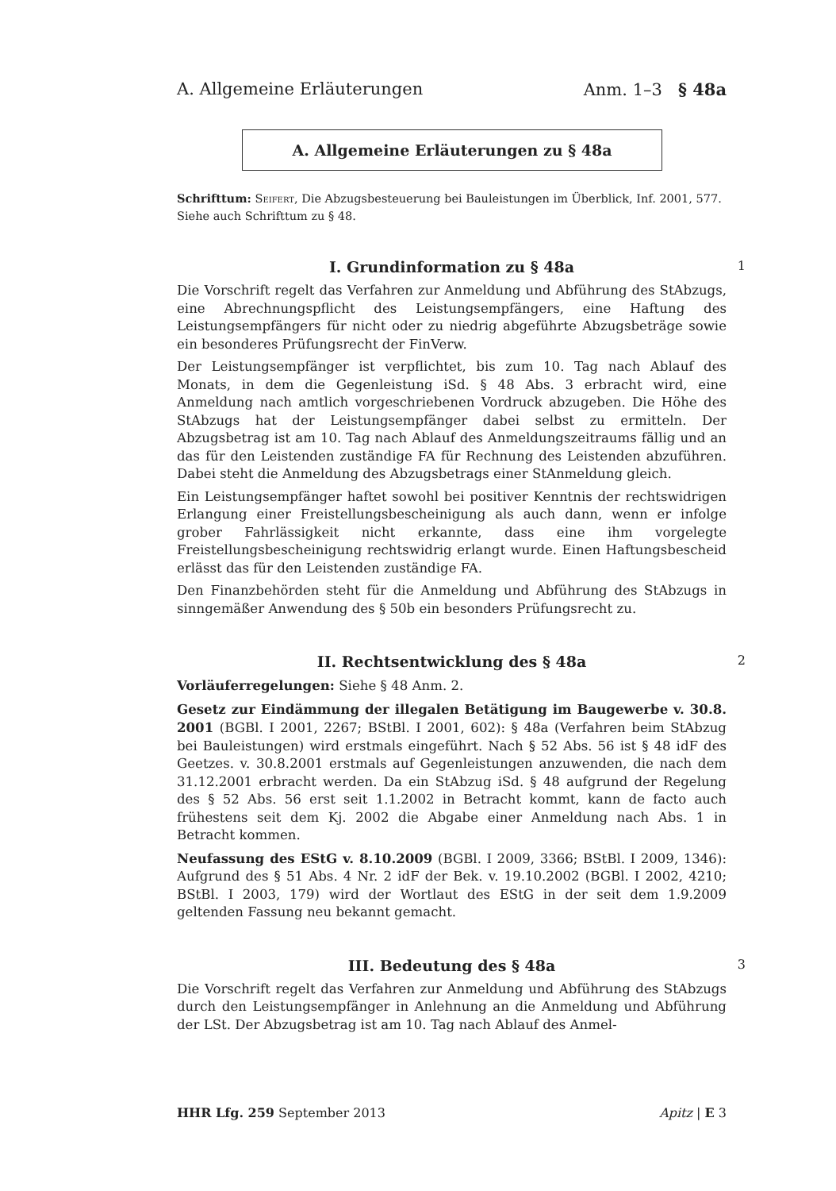A. Allgemeine Erläuterungen Anm. 1–3 § 48a
A. Allgemeine Erläuterungen zu § 48a
Schrifttum: Seifert, Die Abzugsbesteuerung bei Bauleistungen im Überblick, Inf. 2001, 577.
Siehe auch Schrifttum zu § 48.
I. Grundinformation zu § 48a 1
Die Vorschrift regelt das Verfahren zur Anmeldung und Abführung des StAbzugs, eine Abrechnungspflicht des Leistungsempfängers, eine Haftung des Leistungsempfängers für nicht oder zu niedrig abgeführte Abzugsbeträge sowie ein besonderes Prüfungsrecht der FinVerw.
Der Leistungsempfänger ist verpflichtet, bis zum 10. Tag nach Ablauf des Monats, in dem die Gegenleistung iSd. § 48 Abs. 3 erbracht wird, eine Anmeldung nach amtlich vorgeschriebenen Vordruck abzugeben. Die Höhe des StAbzugs hat der Leistungsempfänger dabei selbst zu ermitteln. Der Abzugsbetrag ist am 10. Tag nach Ablauf des Anmeldungszeitraums fällig und an das für den Leistenden zuständige FA für Rechnung des Leistenden abzuführen. Dabei steht die Anmeldung des Abzugsbetrags einer StAnmeldung gleich.
Ein Leistungsempfänger haftet sowohl bei positiver Kenntnis der rechtswidrigen Erlangung einer Freistellungsbescheinigung als auch dann, wenn er infolge grober Fahrlässigkeit nicht erkannte, dass eine ihm vorgelegte Freistellungsbescheinigung rechtswidrig erlangt wurde. Einen Haftungsbescheid erlässt das für den Leistenden zuständige FA.
Den Finanzbehörden steht für die Anmeldung und Abführung des StAbzugs in sinngemäßer Anwendung des § 50b ein besonders Prüfungsrecht zu.
II. Rechtsentwicklung des § 48a 2
Vorläuferregelungen: Siehe § 48 Anm. 2.
Gesetz zur Eindämmung der illegalen Betätigung im Baugewerbe v. 30.8. 2001 (BGBl. I 2001, 2267; BStBl. I 2001, 602): § 48a (Verfahren beim StAbzug bei Bauleistungen) wird erstmals eingeführt. Nach § 52 Abs. 56 ist § 48 idF des Geetzes. v. 30.8.2001 erstmals auf Gegenleistungen anzuwenden, die nach dem 31.12.2001 erbracht werden. Da ein StAbzug iSd. § 48 aufgrund der Regelung des § 52 Abs. 56 erst seit 1.1.2002 in Betracht kommt, kann de facto auch frühestens seit dem Kj. 2002 die Abgabe einer Anmeldung nach Abs. 1 in Betracht kommen.
Neufassung des EStG v. 8.10.2009 (BGBl. I 2009, 3366; BStBl. I 2009, 1346): Aufgrund des § 51 Abs. 4 Nr. 2 idF der Bek. v. 19.10.2002 (BGBl. I 2002, 4210; BStBl. I 2003, 179) wird der Wortlaut des EStG in der seit dem 1.9.2009 geltenden Fassung neu bekannt gemacht.
III. Bedeutung des § 48a 3
Die Vorschrift regelt das Verfahren zur Anmeldung und Abführung des StAbzugs durch den Leistungsempfänger in Anlehnung an die Anmeldung und Abführung der LSt. Der Abzugsbetrag ist am 10. Tag nach Ablauf des Anmel-
HHR Lfg. 259 September 2013 Apitz | E 3